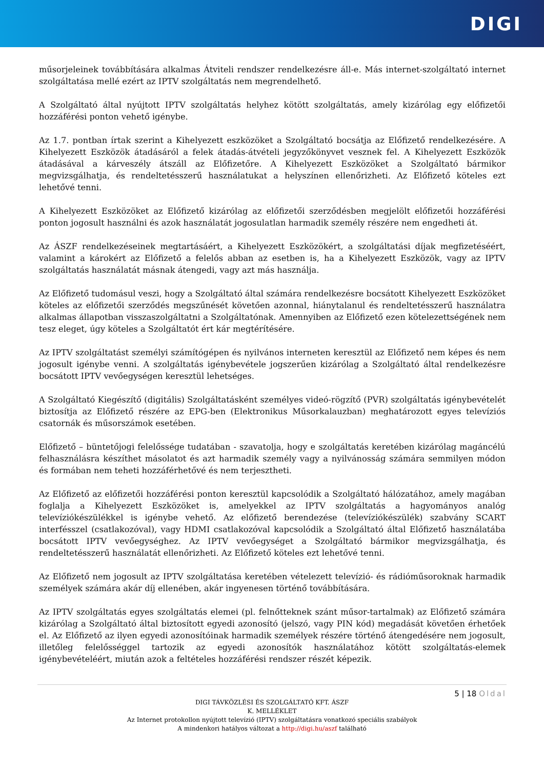DIGI
műsorjeleinek továbbítására alkalmas Átviteli rendszer rendelkezésre áll-e. Más internet-szolgáltató internet szolgáltatása mellé ezért az IPTV szolgáltatás nem megrendelhető.
A Szolgáltató által nyújtott IPTV szolgáltatás helyhez kötött szolgáltatás, amely kizárólag egy előfizetői hozzáférési ponton vehető igénybe.
Az 1.7. pontban írtak szerint a Kihelyezett eszközöket a Szolgáltató bocsátja az Előfizető rendelkezésére. A Kihelyezett Eszközök átadásáról a felek átadás-átvételi jegyzőkönyvet vesznek fel. A Kihelyezett Eszközök átadásával a kárveszély átszáll az Előfizetőre. A Kihelyezett Eszközöket a Szolgáltató bármikor megvizsgálhatja, és rendeltetésszerű használatukat a helyszínen ellenőrizheti. Az Előfizető köteles ezt lehetővé tenni.
A Kihelyezett Eszközöket az Előfizető kizárólag az előfizetői szerződésben megjelölt előfizetői hozzáférési ponton jogosult használni és azok használatát jogosulatlan harmadik személy részére nem engedheti át.
Az ÁSZF rendelkezéseinek megtartásáért, a Kihelyezett Eszközökért, a szolgáltatási díjak megfizetéséért, valamint a károkért az Előfizető a felelős abban az esetben is, ha a Kihelyezett Eszközök, vagy az IPTV szolgáltatás használatát másnak átengedi, vagy azt más használja.
Az Előfizető tudomásul veszi, hogy a Szolgáltató által számára rendelkezésre bocsátott Kihelyezett Eszközöket köteles az előfizetői szerződés megszűnését követően azonnal, hiánytalanul és rendeltetésszerű használatra alkalmas állapotban visszaszolgáltatni a Szolgáltatónak. Amennyiben az Előfizető ezen kötelezettségének nem tesz eleget, úgy köteles a Szolgáltatót ért kár megtérítésére.
Az IPTV szolgáltatást személyi számítógépen és nyilvános interneten keresztül az Előfizető nem képes és nem jogosult igénybe venni. A szolgáltatás igénybevétele jogszerűen kizárólag a Szolgáltató által rendelkezésre bocsátott IPTV vevőegységen keresztül lehetséges.
A Szolgáltató Kiegészítő (digitális) Szolgáltatásként személyes videó-rögzítő (PVR) szolgáltatás igénybevételét biztosítja az Előfizető részére az EPG-ben (Elektronikus Műsorkalauzban) meghatározott egyes televíziós csatornák és műsorszámok esetében.
Előfizető – büntetőjogi felelőssége tudatában - szavatolja, hogy e szolgáltatás keretében kizárólag magáncélú felhasználásra készíthet másolatot és azt harmadik személy vagy a nyilvánosság számára semmilyen módon és formában nem teheti hozzáférhetővé és nem terjesztheti.
Az Előfizető az előfizetői hozzáférési ponton keresztül kapcsolódik a Szolgáltató hálózatához, amely magában foglalja a Kihelyezett Eszközöket is, amelyekkel az IPTV szolgáltatás a hagyományos analóg televíziókészülékkel is igénybe vehető. Az előfizető berendezése (televíziókészülék) szabvány SCART interfésszel (csatlakozóval), vagy HDMI csatlakozóval kapcsolódik a Szolgáltató által Előfizető használatába bocsátott IPTV vevőegységhez. Az IPTV vevőegységet a Szolgáltató bármikor megvizsgálhatja, és rendeltetésszerű használatát ellenőrizheti. Az Előfizető köteles ezt lehetővé tenni.
Az Előfizető nem jogosult az IPTV szolgáltatása keretében vételezett televízió- és rádióműsoroknak harmadik személyek számára akár díj ellenében, akár ingyenesen történő továbbítására.
Az IPTV szolgáltatás egyes szolgáltatás elemei (pl. felnőtteknek szánt műsor-tartalmak) az Előfizető számára kizárólag a Szolgáltató által biztosított egyedi azonosító (jelszó, vagy PIN kód) megadását követően érhetőek el. Az Előfizető az ilyen egyedi azonosítóinak harmadik személyek részére történő átengedésére nem jogosult, illetőleg felelősséggel tartozik az egyedi azonosítók használatához kötött szolgáltatás-elemek igénybevételéért, miután azok a feltételes hozzáférési rendszer részét képezik.
5 | 18 Oldal
DIGI TÁVKÖZLÉSI ÉS SZOLGÁLTATÓ KFT. ÁSZF
K. MELLÉKLET
Az Internet protokollon nyújtott televízió (IPTV) szolgáltatásra vonatkozó speciális szabályok
A mindenkori hatályos változat a http://digi.hu/aszf található